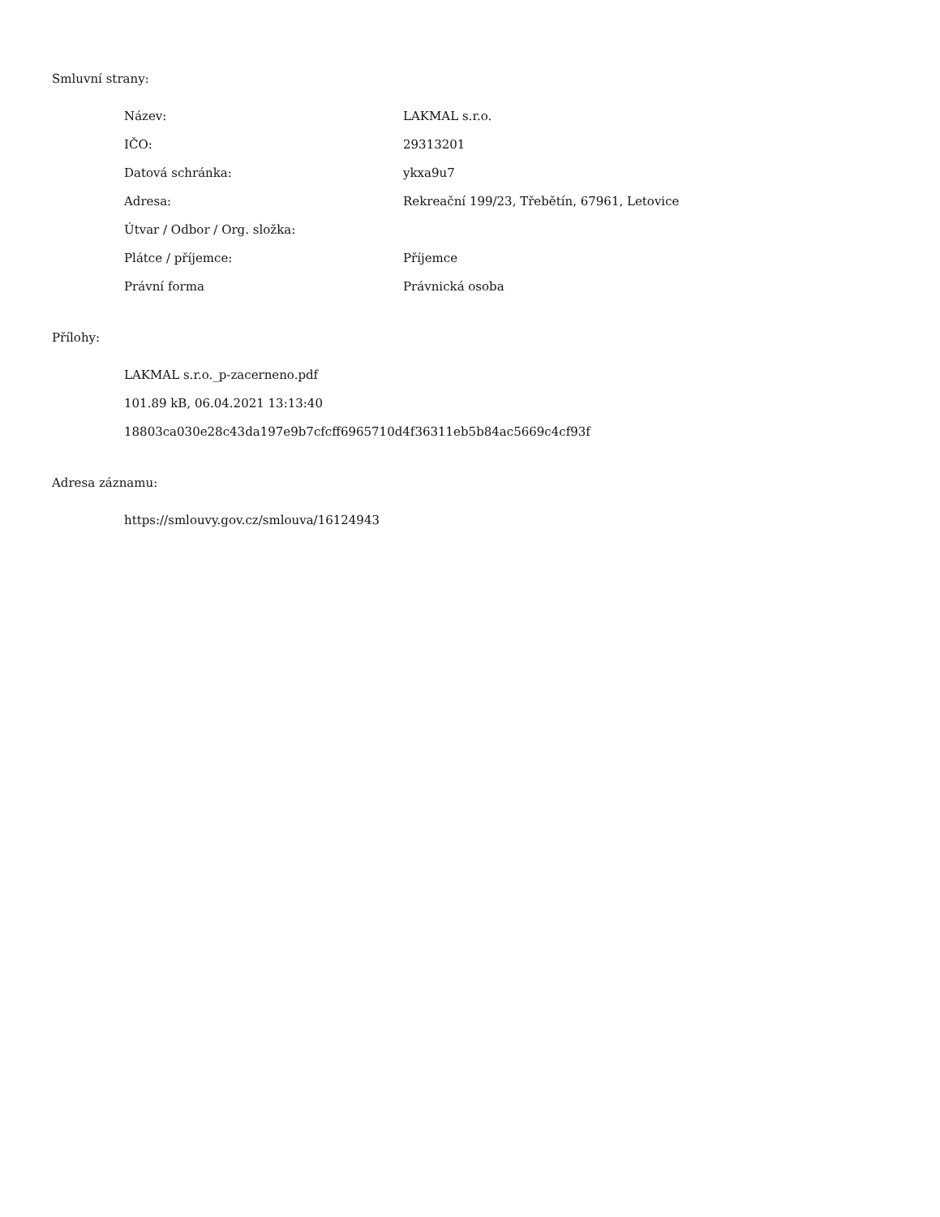Smluvní strany:
| Název: | LAKMAL s.r.o. |
| IČO: | 29313201 |
| Datová schránka: | ykxa9u7 |
| Adresa: | Rekreační 199/23, Třebětín, 67961, Letovice |
| Útvar / Odbor / Org. složka: | |
| Plátce / příjemce: | Příjemce |
| Právní forma | Právnická osoba |
Přílohy:
LAKMAL s.r.o._p-zacerneno.pdf
101.89 kB, 06.04.2021 13:13:40
18803ca030e28c43da197e9b7cfcff6965710d4f36311eb5b84ac5669c4cf93f
Adresa záznamu:
https://smlouvy.gov.cz/smlouva/16124943